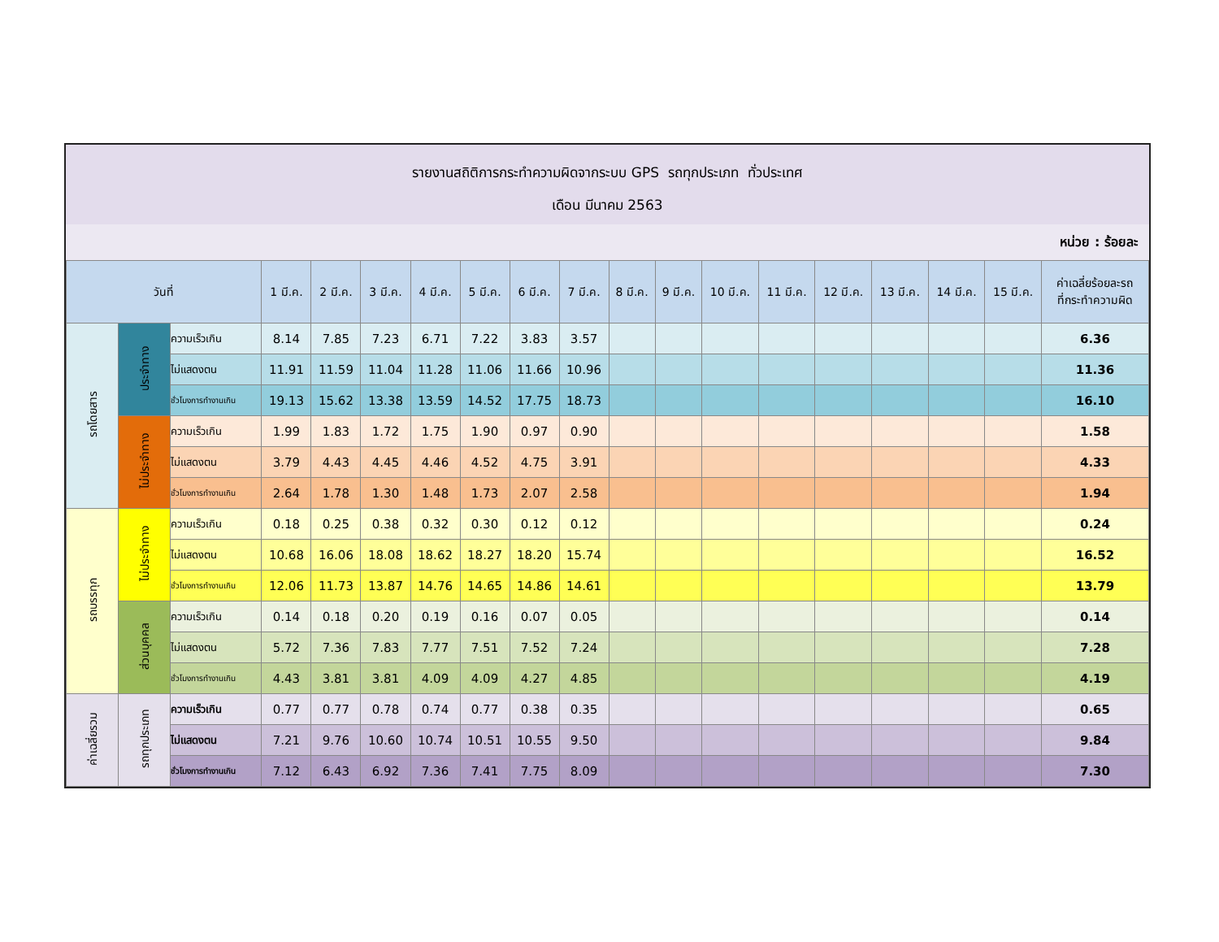รายงานสถิติการกระทำความผิดจากระบบ GPS รถทุกประเภท ทั่วประเทศ
เดือน มีนาคม 2563
หน่วย : ร้อยละ
| วันที่ | | | 1 มี.ค. | 2 มี.ค. | 3 มี.ค. | 4 มี.ค. | 5 มี.ค. | 6 มี.ค. | 7 มี.ค. | 8 มี.ค. | 9 มี.ค. | 10 มี.ค. | 11 มี.ค. | 12 มี.ค. | 13 มี.ค. | 14 มี.ค. | 15 มี.ค. | ค่าเฉลี่ยร้อยละรถ ที่กระทำความผิด |
| --- | --- | --- | --- | --- | --- | --- | --- | --- | --- | --- | --- | --- | --- | --- | --- | --- | --- | --- |
| รถโดยสาร | ประจำทาง | ความเร็วเกิน | 8.14 | 7.85 | 7.23 | 6.71 | 7.22 | 3.83 | 3.57 | | | | | | | | | 6.36 |
| | | ไม่แสดงตน | 11.91 | 11.59 | 11.04 | 11.28 | 11.06 | 11.66 | 10.96 | | | | | | | | | 11.36 |
| | | ชั่วโมงการทำงานเกิน | 19.13 | 15.62 | 13.38 | 13.59 | 14.52 | 17.75 | 18.73 | | | | | | | | | 16.10 |
| | ไม่ประจำทาง | ความเร็วเกิน | 1.99 | 1.83 | 1.72 | 1.75 | 1.90 | 0.97 | 0.90 | | | | | | | | | 1.58 |
| | | ไม่แสดงตน | 3.79 | 4.43 | 4.45 | 4.46 | 4.52 | 4.75 | 3.91 | | | | | | | | | 4.33 |
| | | ชั่วโมงการทำงานเกิน | 2.64 | 1.78 | 1.30 | 1.48 | 1.73 | 2.07 | 2.58 | | | | | | | | | 1.94 |
| รถบรรทุก | ไม่ประจำทาง | ความเร็วเกิน | 0.18 | 0.25 | 0.38 | 0.32 | 0.30 | 0.12 | 0.12 | | | | | | | | | 0.24 |
| | | ไม่แสดงตน | 10.68 | 16.06 | 18.08 | 18.62 | 18.27 | 18.20 | 15.74 | | | | | | | | | 16.52 |
| | | ชั่วโมงการทำงานเกิน | 12.06 | 11.73 | 13.87 | 14.76 | 14.65 | 14.86 | 14.61 | | | | | | | | | 13.79 |
| | ส่วนบุคคล | ความเร็วเกิน | 0.14 | 0.18 | 0.20 | 0.19 | 0.16 | 0.07 | 0.05 | | | | | | | | | 0.14 |
| | | ไม่แสดงตน | 5.72 | 7.36 | 7.83 | 7.77 | 7.51 | 7.52 | 7.24 | | | | | | | | | 7.28 |
| | | ชั่วโมงการทำงานเกิน | 4.43 | 3.81 | 3.81 | 4.09 | 4.09 | 4.27 | 4.85 | | | | | | | | | 4.19 |
| ค่าเฉลี่ยรวม | รถทุกประเภท | ความเร็วเกิน | 0.77 | 0.77 | 0.78 | 0.74 | 0.77 | 0.38 | 0.35 | | | | | | | | | 0.65 |
| | | ไม่แสดงตน | 7.21 | 9.76 | 10.60 | 10.74 | 10.51 | 10.55 | 9.50 | | | | | | | | | 9.84 |
| | | ชั่วโมงการทำงานเกิน | 7.12 | 6.43 | 6.92 | 7.36 | 7.41 | 7.75 | 8.09 | | | | | | | | | 7.30 |